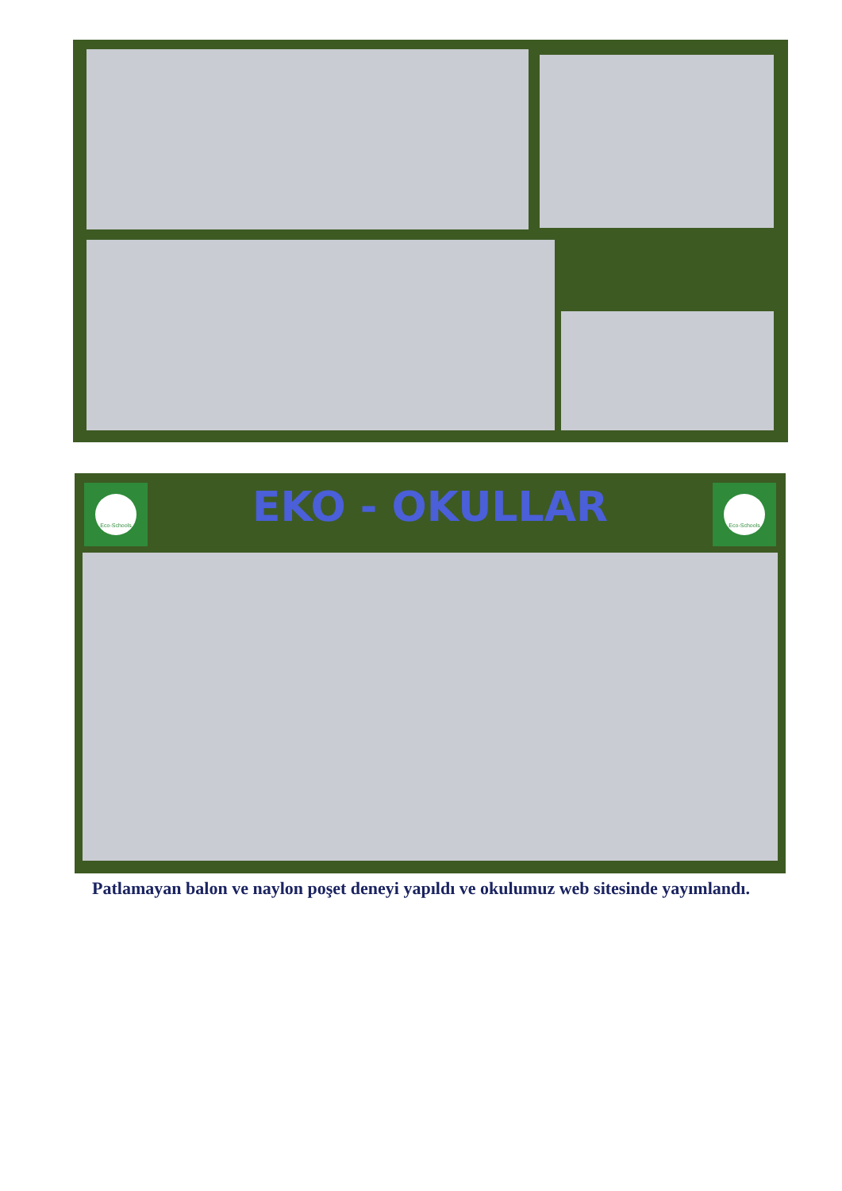Eco-Schools
EKO - OKULLAR
Eco-Schools
Patlamayan balon ve naylon poşet deneyi yapıldı ve okulumuz web sitesinde yayımlandı.